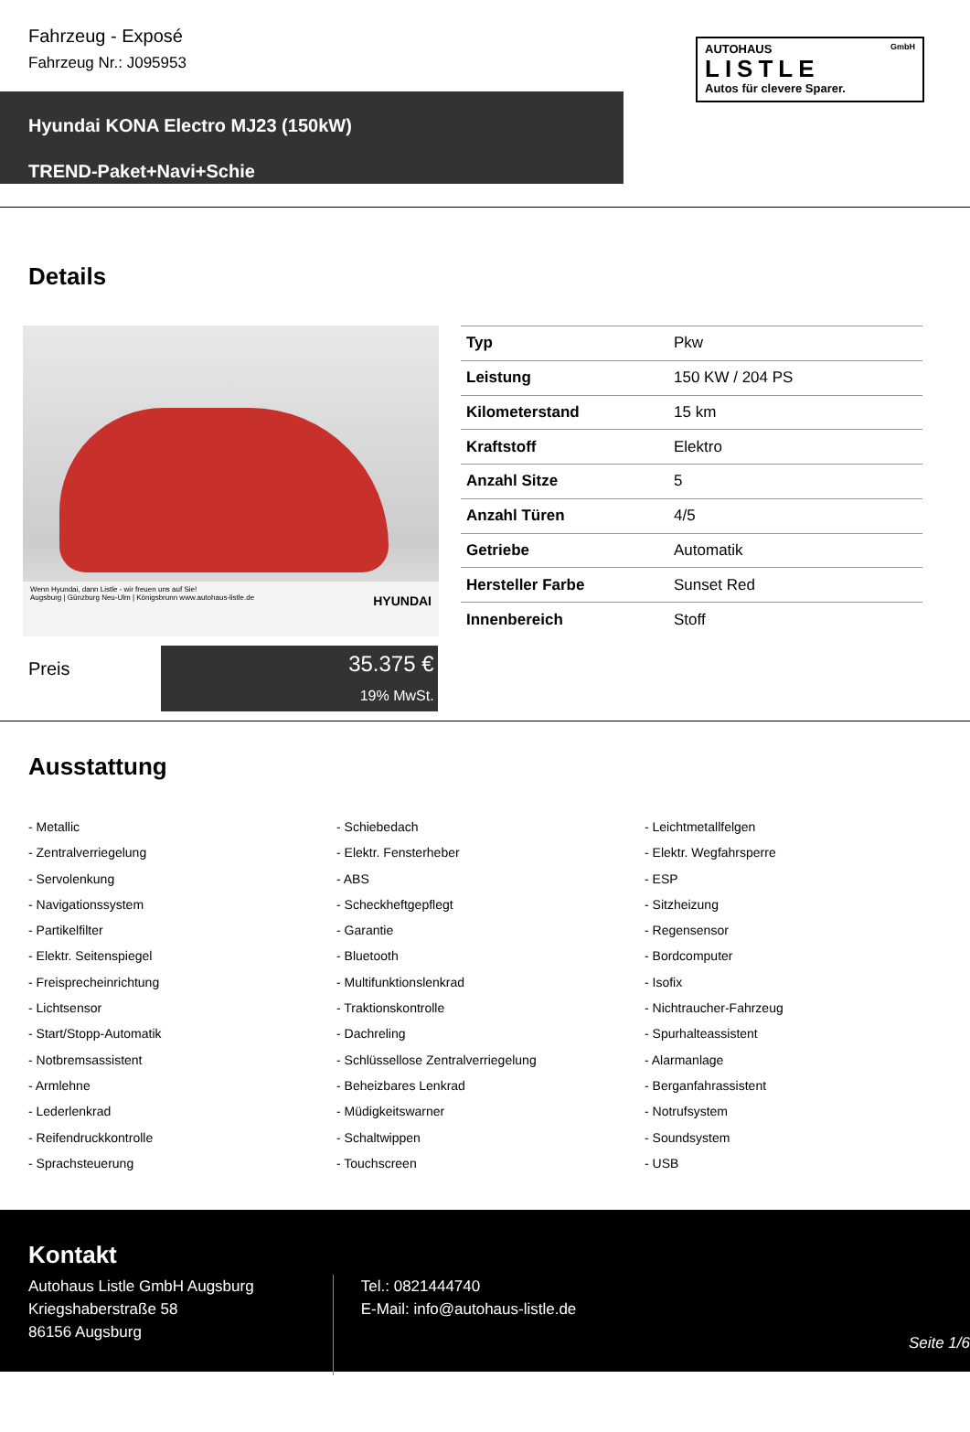Fahrzeug - Exposé
Fahrzeug Nr.: J095953
AUTOHAUS GmbH
LISTLE
Autos für clevere Sparer.
Hyundai KONA Electro MJ23 (150kW)
TREND-Paket+Navi+Schie
Details
Wenn Hyundai, dann Listle - wir freuen uns auf Sie!
Augsburg | Günzburg Neu-Ulm | Königsbrunn www.autohaus-listle.de HYUNDAI
| Typ | Pkw |
| Leistung | 150 KW / 204 PS |
| Kilometerstand | 15 km |
| Kraftstoff | Elektro |
| Anzahl Sitze | 5 |
| Anzahl Türen | 4/5 |
| Getriebe | Automatik |
| Hersteller Farbe | Sunset Red |
| Innenbereich | Stoff |
Preis
35.375 €
19% MwSt.
Ausstattung
- Metallic
- Schiebedach
- Leichtmetallfelgen
- Zentralverriegelung
- Elektr. Fensterheber
- Elektr. Wegfahrsperre
- Servolenkung
- ABS
- ESP
- Navigationssystem
- Scheckheftgepflegt
- Sitzheizung
- Partikelfilter
- Garantie
- Regensensor
- Elektr. Seitenspiegel
- Bluetooth
- Bordcomputer
- Freisprecheinrichtung
- Multifunktionslenkrad
- Isofix
- Lichtsensor
- Traktionskontrolle
- Nichtraucher-Fahrzeug
- Start/Stopp-Automatik
- Dachreling
- Spurhalteassistent
- Notbremsassistent
- Schlüssellose Zentralverriegelung
- Alarmanlage
- Armlehne
- Beheizbares Lenkrad
- Berganfahrassistent
- Lederlenkrad
- Müdigkeitswarner
- Notrufsystem
- Reifendruckkontrolle
- Schaltwippen
- Soundsystem
- Sprachsteuerung
- Touchscreen
- USB
Kontakt
Autohaus Listle GmbH Augsburg
Kriegshaberstraße 58
86156 Augsburg
Tel.: 0821444740
E-Mail: info@autohaus-listle.de
Seite 1/6